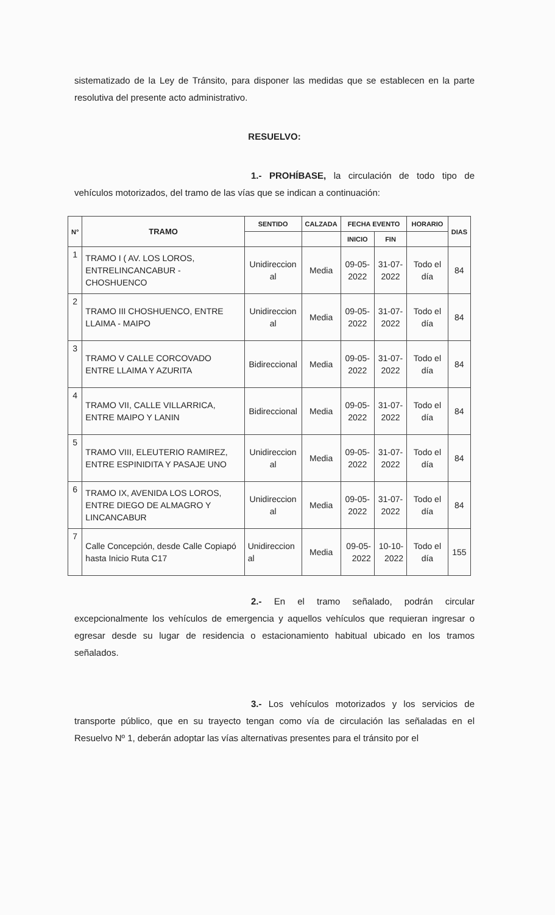sistematizado de la Ley de Tránsito, para disponer las medidas que se establecen en la parte resolutiva del presente acto administrativo.
RESUELVO:
1.- PROHÍBASE, la circulación de todo tipo de vehículos motorizados, del tramo de las vías que se indican a continuación:
| N° | TRAMO | SENTIDO | CALZADA | FECHA EVENTO | | HORARIO | DIAS |
| --- | --- | --- | --- | --- | --- | --- | --- |
| | | | | INICIO | FIN | | |
| 1 | TRAMO I ( AV. LOS LOROS, ENTRELINCANCABUR - CHOSHUENCO | Unidireccion al | Media | 09-05-2022 | 31-07-2022 | Todo el día | 84 |
| 2 | TRAMO III CHOSHUENCO, ENTRE LLAIMA - MAIPO | Unidireccion al | Media | 09-05-2022 | 31-07-2022 | Todo el día | 84 |
| 3 | TRAMO V CALLE CORCOVADO ENTRE LLAIMA Y AZURITA | Bidireccional | Media | 09-05-2022 | 31-07-2022 | Todo el día | 84 |
| 4 | TRAMO VII, CALLE VILLARRICA, ENTRE MAIPO Y LANIN | Bidireccional | Media | 09-05-2022 | 31-07-2022 | Todo el día | 84 |
| 5 | TRAMO VIII, ELEUTERIO RAMIREZ, ENTRE ESPINIDITA Y PASAJE UNO | Unidireccion al | Media | 09-05-2022 | 31-07-2022 | Todo el día | 84 |
| 6 | TRAMO IX, AVENIDA LOS LOROS, ENTRE DIEGO DE ALMAGRO Y LINCANCABUR | Unidireccion al | Media | 09-05-2022 | 31-07-2022 | Todo el día | 84 |
| 7 | Calle Concepción, desde Calle Copiapó hasta Inicio Ruta C17 | Unidireccion al | Media | 09-05-2022 | 10-10-2022 | Todo el día | 155 |
2.- En el tramo señalado, podrán circular excepcionalmente los vehículos de emergencia y aquellos vehículos que requieran ingresar o egresar desde su lugar de residencia o estacionamiento habitual ubicado en los tramos señalados.
3.- Los vehículos motorizados y los servicios de transporte público, que en su trayecto tengan como vía de circulación las señaladas en el Resuelvo Nº 1, deberán adoptar las vías alternativas presentes para el tránsito por el